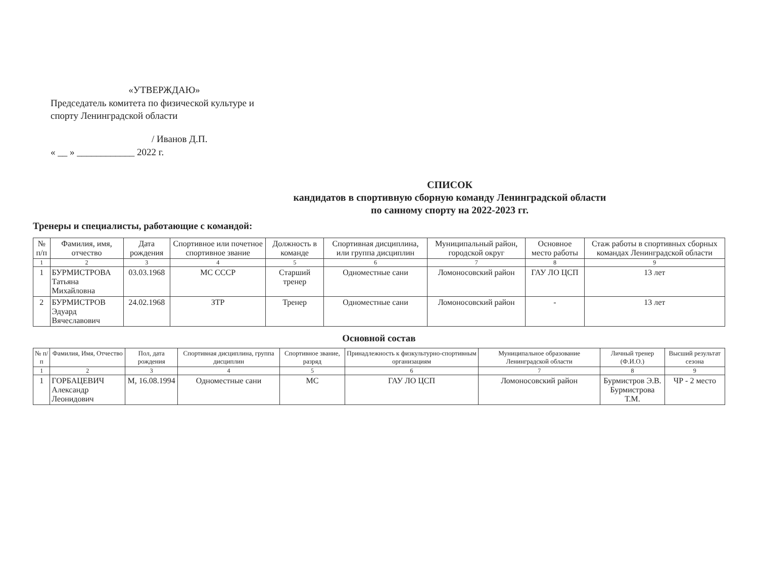«УТВЕРЖДАЮ»
Председатель комитета по физической культуре и спорту Ленинградской области
/ Иванов Д.П.
« __ » ____________ 2022 г.
СПИСОК
кандидатов в спортивную сборную команду Ленинградской области
по санному спорту на 2022-2023 гг.
Тренеры и специалисты, работающие с командой:
| № п/п | Фамилия, имя, отчество | Дата рождения | Спортивное или почетное спортивное звание | Должность в команде | Спортивная дисциплина, или группа дисциплин | Муниципальный район, городской округ | Основное место работы | Стаж работы в спортивных сборных командах Ленинградской области |
| --- | --- | --- | --- | --- | --- | --- | --- | --- |
| 1 | 2 | 3 | 4 | 5 | 6 | 7 | 8 | 9 |
| 1 | БУРМИСТРОВА Татьяна Михайловна | 03.03.1968 | МС СССР | Старший тренер | Одноместные сани | Ломоносовский район | ГАУ ЛО ЦСП | 13 лет |
| 2 | БУРМИСТРОВ Эдуард Вячеславович | 24.02.1968 | ЗТР | Тренер | Одноместные сани | Ломоносовский район | - | 13 лет |
Основной состав
| № п/п | Фамилия, Имя, Отчество | Пол, дата рождения | Спортивная дисциплина, группа дисциплин | Спортивное звание, разряд | Принадлежность к физкультурно-спортивным организациям | Муниципальное образование Ленинградской области | Личный тренер (Ф.И.О.) | Высший результат сезона |
| --- | --- | --- | --- | --- | --- | --- | --- | --- |
| 1 | 2 | 3 | 4 | 5 | 6 | 7 | 8 | 9 |
| 1 | ГОРБАЦЕВИЧ Александр Леонидович | М, 16.08.1994 | Одноместные сани | МС | ГАУ ЛО ЦСП | Ломоносовский район | Бурмистров Э.В. Бурмистрова Т.М. | ЧР - 2 место |